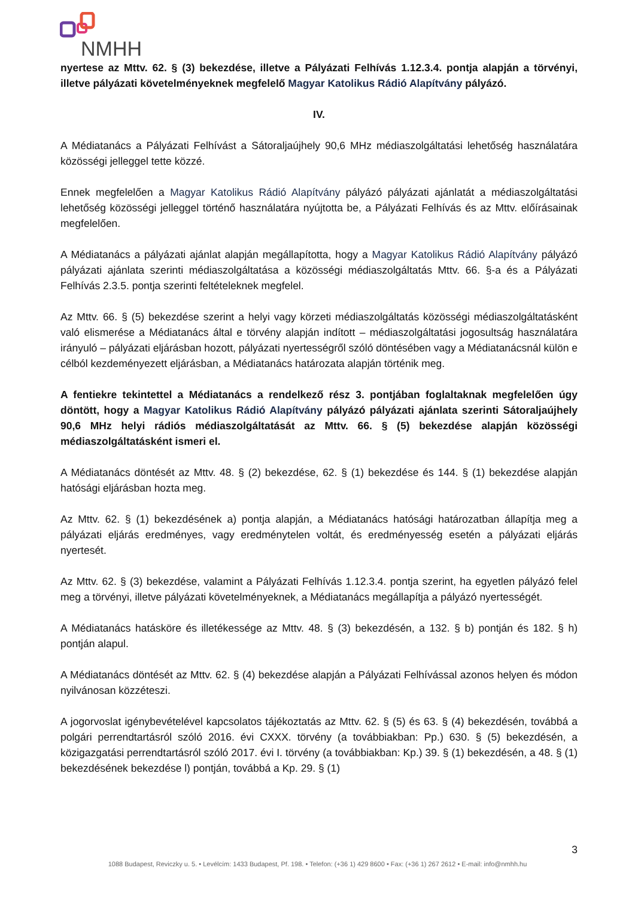NMHH
nyertese az Mttv. 62. § (3) bekezdése, illetve a Pályázati Felhívás 1.12.3.4. pontja alapján a törvényi, illetve pályázati követelményeknek megfelelő Magyar Katolikus Rádió Alapítvány pályázó.
IV.
A Médiatanács a Pályázati Felhívást a Sátoraljaújhely 90,6 MHz médiaszolgáltatási lehetőség használatára közösségi jelleggel tette közzé.
Ennek megfelelően a Magyar Katolikus Rádió Alapítvány pályázó pályázati ajánlatát a médiaszolgáltatási lehetőség közösségi jelleggel történő használatára nyújtotta be, a Pályázati Felhívás és az Mttv. előírásainak megfelelően.
A Médiatanács a pályázati ajánlat alapján megállapította, hogy a Magyar Katolikus Rádió Alapítvány pályázó pályázati ajánlata szerinti médiaszolgáltatása a közösségi médiaszolgáltatás Mttv. 66. §-a és a Pályázati Felhívás 2.3.5. pontja szerinti feltételeknek megfelel.
Az Mttv. 66. § (5) bekezdése szerint a helyi vagy körzeti médiaszolgáltatás közösségi médiaszolgáltatásként való elismerése a Médiatanács által e törvény alapján indított – médiaszolgáltatási jogosultság használatára irányuló – pályázati eljárásban hozott, pályázati nyertességről szóló döntésében vagy a Médiatanácsnál külön e célból kezdeményezett eljárásban, a Médiatanács határozata alapján történik meg.
A fentiekre tekintettel a Médiatanács a rendelkező rész 3. pontjában foglaltaknak megfelelően úgy döntött, hogy a Magyar Katolikus Rádió Alapítvány pályázó pályázati ajánlata szerinti Sátoraljaújhely 90,6 MHz helyi rádiós médiaszolgáltatását az Mttv. 66. § (5) bekezdése alapján közösségi médiaszolgáltatásként ismeri el.
A Médiatanács döntését az Mttv. 48. § (2) bekezdése, 62. § (1) bekezdése és 144. § (1) bekezdése alapján hatósági eljárásban hozta meg.
Az Mttv. 62. § (1) bekezdésének a) pontja alapján, a Médiatanács hatósági határozatban állapítja meg a pályázati eljárás eredményes, vagy eredménytelen voltát, és eredményesség esetén a pályázati eljárás nyertesét.
Az Mttv. 62. § (3) bekezdése, valamint a Pályázati Felhívás 1.12.3.4. pontja szerint, ha egyetlen pályázó felel meg a törvényi, illetve pályázati követelményeknek, a Médiatanács megállapítja a pályázó nyertességét.
A Médiatanács hatásköre és illetékessége az Mttv. 48. § (3) bekezdésén, a 132. § b) pontján és 182. § h) pontján alapul.
A Médiatanács döntését az Mttv. 62. § (4) bekezdése alapján a Pályázati Felhívással azonos helyen és módon nyilvánosan közzéteszi.
A jogorvoslat igénybevételével kapcsolatos tájékoztatás az Mttv. 62. § (5) és 63. § (4) bekezdésén, továbbá a polgári perrendtartásról szóló 2016. évi CXXX. törvény (a továbbiakban: Pp.) 630. § (5) bekezdésén, a közigazgatási perrendtartásról szóló 2017. évi I. törvény (a továbbiakban: Kp.) 39. § (1) bekezdésén, a 48. § (1) bekezdésének bekezdése l) pontján, továbbá a Kp. 29. § (1)
3
1088 Budapest, Reviczky u. 5. • Levélcím: 1433 Budapest, Pf. 198. • Telefon: (+36 1) 429 8600 • Fax: (+36 1) 267 2612 • E-mail: info@nmhh.hu